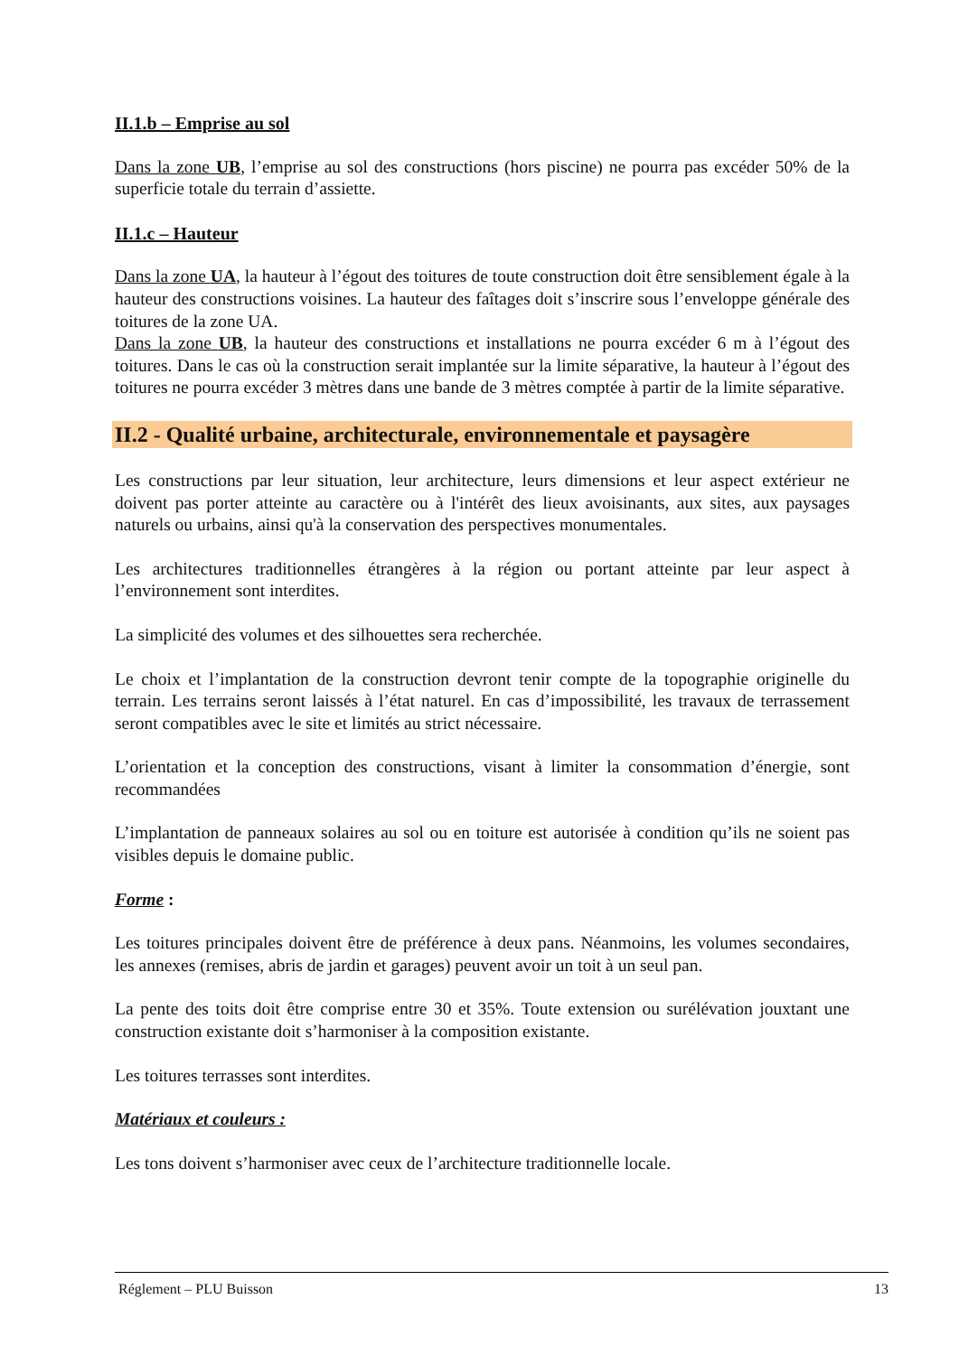II.1.b – Emprise au sol
Dans la zone UB, l’emprise au sol des constructions (hors piscine) ne pourra pas excéder 50% de la superficie totale du terrain d’assiette.
II.1.c – Hauteur
Dans la zone UA, la hauteur à l’égout des toitures de toute construction doit être sensiblement égale à la hauteur des constructions voisines. La hauteur des faîtages doit s’inscrire sous l’enveloppe générale des toitures de la zone UA.
Dans la zone UB, la hauteur des constructions et installations ne pourra excéder 6 m à l’égout des toitures. Dans le cas où la construction serait implantée sur la limite séparative, la hauteur à l’égout des toitures ne pourra excéder 3 mètres dans une bande de 3 mètres comptée à partir de la limite séparative.
II.2 - Qualité urbaine, architecturale, environnementale et paysagère
Les constructions par leur situation, leur architecture, leurs dimensions et leur aspect extérieur ne doivent pas porter atteinte au caractère ou à l'intérêt des lieux avoisinants, aux sites, aux paysages naturels ou urbains, ainsi qu'à la conservation des perspectives monumentales.
Les architectures traditionnelles étrangères à la région ou portant atteinte par leur aspect à l’environnement sont interdites.
La simplicité des volumes et des silhouettes sera recherchée.
Le choix et l’implantation de la construction devront tenir compte de la topographie originelle du terrain. Les terrains seront laissés à l’état naturel. En cas d’impossibilité, les travaux de terrassement seront compatibles avec le site et limités au strict nécessaire.
L’orientation et la conception des constructions, visant à limiter la consommation d’énergie, sont recommandées
L’implantation de panneaux solaires au sol ou en toiture est autorisée à condition qu’ils ne soient pas visibles depuis le domaine public.
Forme :
Les toitures principales doivent être de préférence à deux pans. Néanmoins, les volumes secondaires, les annexes (remises, abris de jardin et garages) peuvent avoir un toit à un seul pan.
La pente des toits doit être comprise entre 30 et 35%. Toute extension ou surélévation jouxtant une construction existante doit s’harmoniser à la composition existante.
Les toitures terrasses sont interdites.
Matériaux et couleurs :
Les tons doivent s’harmoniser avec ceux de l’architecture traditionnelle locale.
Réglement – PLU Buisson 13